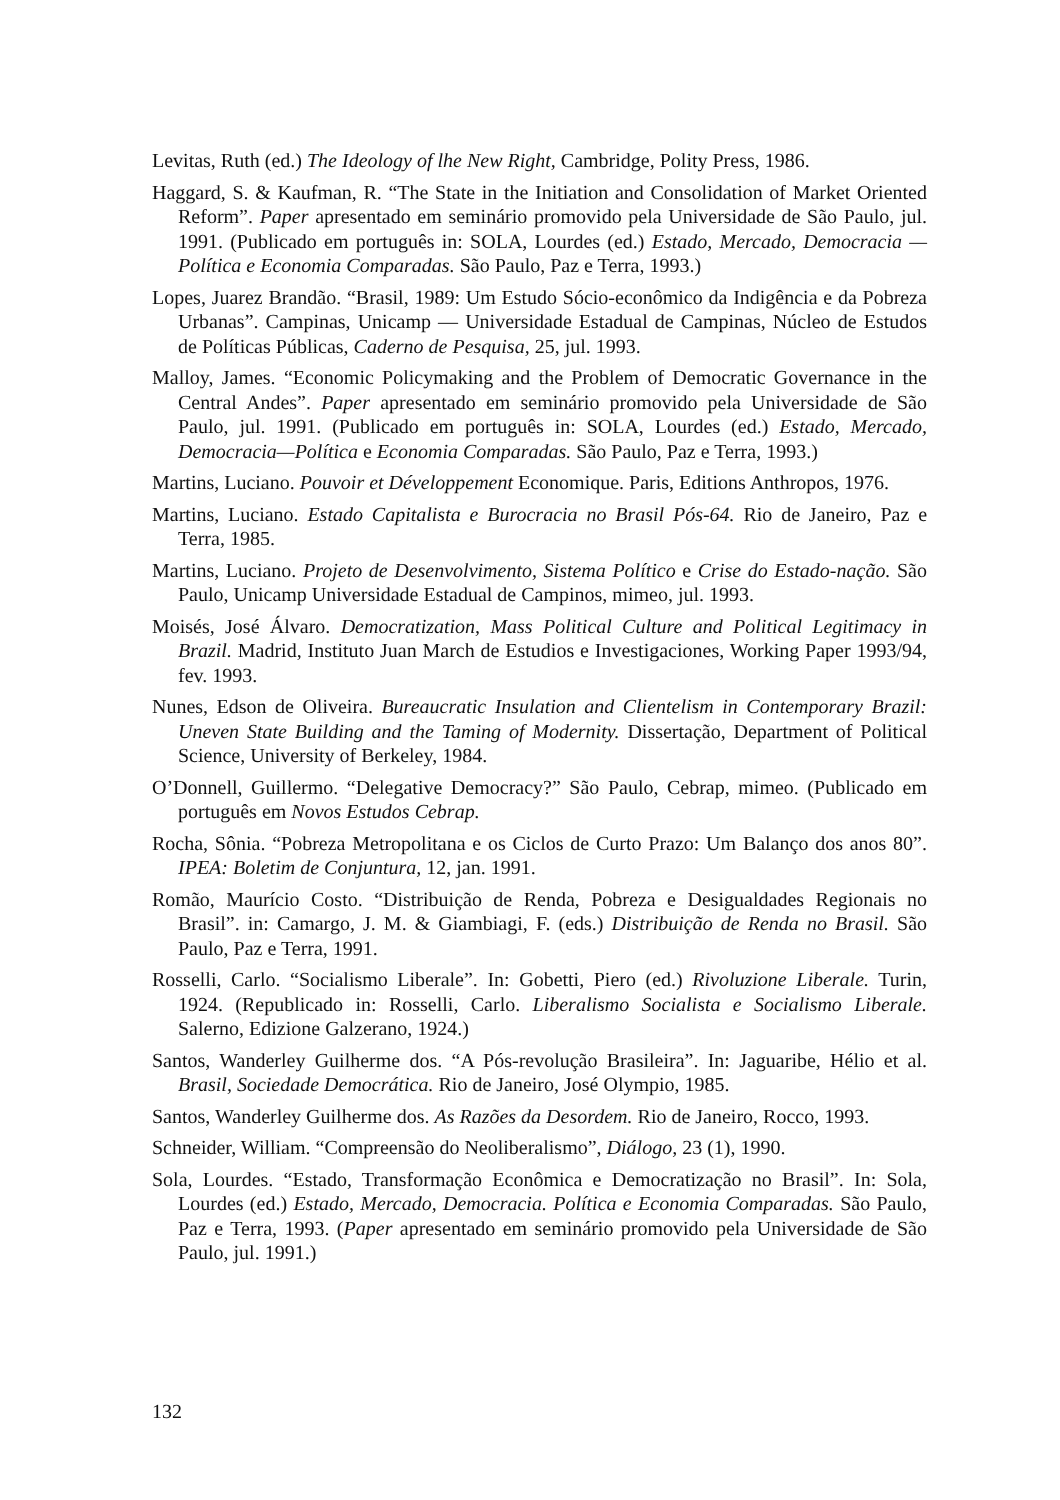Levitas, Ruth (ed.) The Ideology of lhe New Right, Cambridge, Polity Press, 1986.
Haggard, S. & Kaufman, R. “The State in the Initiation and Consolidation of Market Oriented Reform”. Paper apresentado em seminário promovido pela Universidade de São Paulo, jul. 1991. (Publicado em português in: SOLA, Lourdes (ed.) Estado, Mercado, Democracia — Política e Economia Comparadas. São Paulo, Paz e Terra, 1993.)
Lopes, Juarez Brandão. “Brasil, 1989: Um Estudo Sócio-econômico da Indigência e da Pobreza Urbanas”. Campinas, Unicamp — Universidade Estadual de Campinas, Núcleo de Estudos de Políticas Públicas, Caderno de Pesquisa, 25, jul. 1993.
Malloy, James. “Economic Policymaking and the Problem of Democratic Governance in the Central Andes”. Paper apresentado em seminário promovido pela Universidade de São Paulo, jul. 1991. (Publicado em português in: SOLA, Lourdes (ed.) Estado, Mercado, Democracia—Política e Economia Comparadas. São Paulo, Paz e Terra, 1993.)
Martins, Luciano. Pouvoir et Développement Economique. Paris, Editions Anthropos, 1976.
Martins, Luciano. Estado Capitalista e Burocracia no Brasil Pós-64. Rio de Janeiro, Paz e Terra, 1985.
Martins, Luciano. Projeto de Desenvolvimento, Sistema Político e Crise do Estado-nação. São Paulo, Unicamp Universidade Estadual de Campinos, mimeo, jul. 1993.
Moisés, José Álvaro. Democratization, Mass Political Culture and Political Legitimacy in Brazil. Madrid, Instituto Juan March de Estudios e Investigaciones, Working Paper 1993/94, fev. 1993.
Nunes, Edson de Oliveira. Bureaucratic Insulation and Clientelism in Contemporary Brazil: Uneven State Building and the Taming of Modernity. Dissertação, Department of Political Science, University of Berkeley, 1984.
O’Donnell, Guillermo. “Delegative Democracy?” São Paulo, Cebrap, mimeo. (Publicado em português em Novos Estudos Cebrap.
Rocha, Sônia. “Pobreza Metropolitana e os Ciclos de Curto Prazo: Um Balanço dos anos 80”. IPEA: Boletim de Conjuntura, 12, jan. 1991.
Romão, Maurício Costo. “Distribuição de Renda, Pobreza e Desigualdades Regionais no Brasil”. in: Camargo, J. M. & Giambiagi, F. (eds.) Distribuição de Renda no Brasil. São Paulo, Paz e Terra, 1991.
Rosselli, Carlo. “Socialismo Liberale”. In: Gobetti, Piero (ed.) Rivoluzione Liberale. Turin, 1924. (Republicado in: Rosselli, Carlo. Liberalismo Socialista e Socialismo Liberale. Salerno, Edizione Galzerano, 1924.)
Santos, Wanderley Guilherme dos. “A Pós-revolução Brasileira”. In: Jaguaribe, Hélio et al. Brasil, Sociedade Democrática. Rio de Janeiro, José Olympio, 1985.
Santos, Wanderley Guilherme dos. As Razões da Desordem. Rio de Janeiro, Rocco, 1993.
Schneider, William. “Compreensão do Neoliberalismo”, Diálogo, 23 (1), 1990.
Sola, Lourdes. “Estado, Transformação Econômica e Democratização no Brasil”. In: Sola, Lourdes (ed.) Estado, Mercado, Democracia. Política e Economia Comparadas. São Paulo, Paz e Terra, 1993. (Paper apresentado em seminário promovido pela Universidade de São Paulo, jul. 1991.)
132